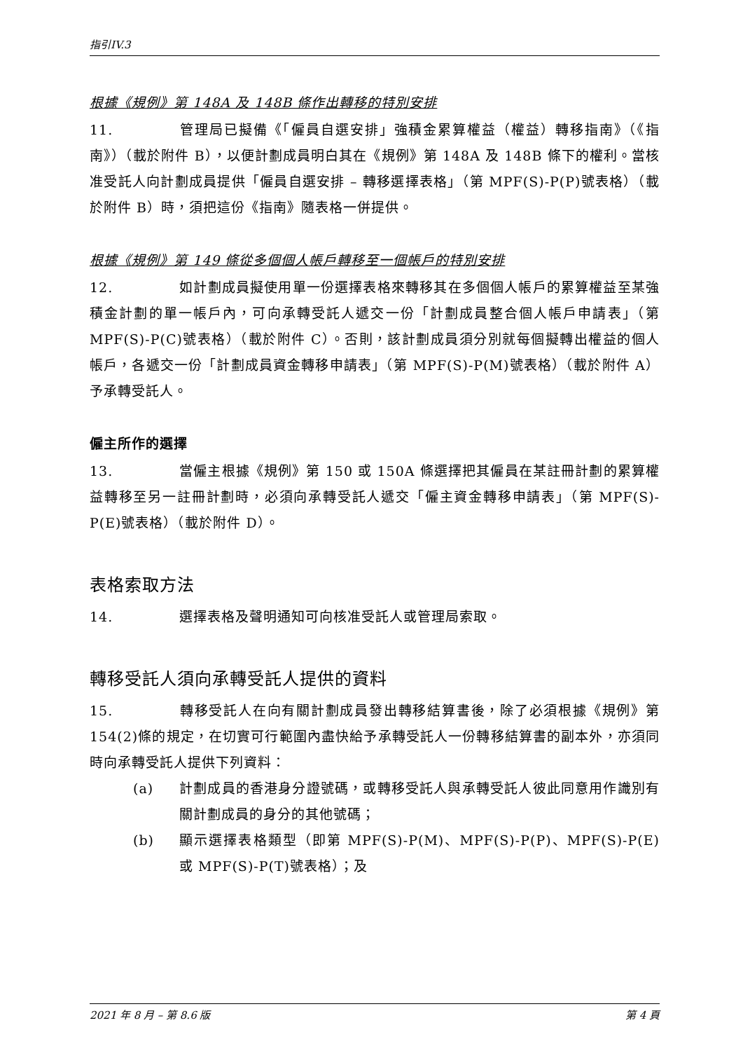指引IV.3
根據《規例》第 148A 及 148B 條作出轉移的特別安排
11. 管理局已擬備《「僱員自選安排」強積金累算權益（權益）轉移指南》（《指南》）（載於附件 B），以便計劃成員明白其在《規例》第 148A 及 148B 條下的權利。當核准受託人向計劃成員提供「僱員自選安排 – 轉移選擇表格」（第 MPF(S)-P(P)號表格）（載於附件 B）時，須把這份《指南》隨表格一併提供。
根據《規例》第 149 條從多個個人帳戶轉移至一個帳戶的特別安排
12. 如計劃成員擬使用單一份選擇表格來轉移其在多個個人帳戶的累算權益至某強積金計劃的單一帳戶內，可向承轉受託人遞交一份「計劃成員整合個人帳戶申請表」（第 MPF(S)-P(C)號表格）（載於附件 C）。否則，該計劃成員須分別就每個擬轉出權益的個人帳戶，各遞交一份「計劃成員資金轉移申請表」（第 MPF(S)-P(M)號表格）（載於附件 A）予承轉受託人。
僱主所作的選擇
13. 當僱主根據《規例》第 150 或 150A 條選擇把其僱員在某註冊計劃的累算權益轉移至另一註冊計劃時，必須向承轉受託人遞交「僱主資金轉移申請表」（第 MPF(S)-P(E)號表格）（載於附件 D）。
表格索取方法
14. 選擇表格及聲明通知可向核准受託人或管理局索取。
轉移受託人須向承轉受託人提供的資料
15. 轉移受託人在向有關計劃成員發出轉移結算書後，除了必須根據《規例》第 154(2)條的規定，在切實可行範圍內盡快給予承轉受託人一份轉移結算書的副本外，亦須同時向承轉受託人提供下列資料：
(a) 計劃成員的香港身分證號碼，或轉移受託人與承轉受託人彼此同意用作識別有關計劃成員的身分的其他號碼；
(b) 顯示選擇表格類型（即第 MPF(S)-P(M)、MPF(S)-P(P)、MPF(S)-P(E)或 MPF(S)-P(T)號表格）；及
2021 年 8 月 – 第 8.6 版 第 4 頁